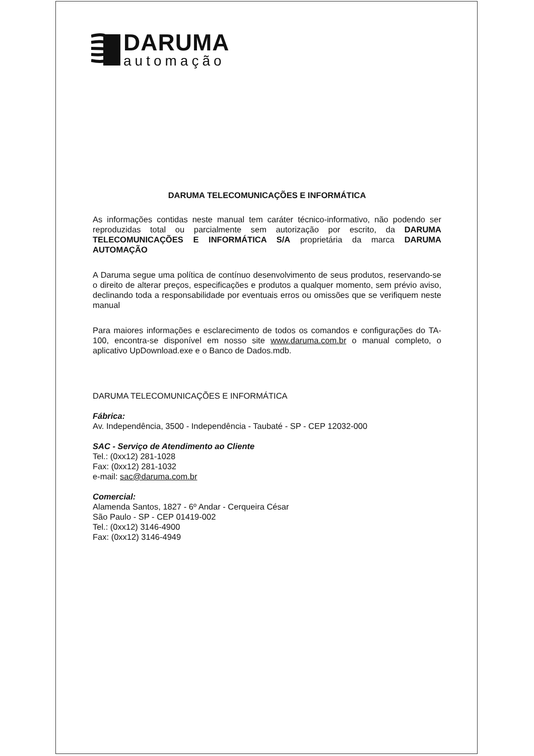DARUMA
automação
DARUMA TELECOMUNICAÇÕES E INFORMÁTICA
As informações contidas neste manual tem caráter técnico-informativo, não podendo ser reproduzidas total ou parcialmente sem autorização por escrito, da DARUMA TELECOMUNICAÇÕES E INFORMÁTICA S/A proprietária da marca DARUMA AUTOMAÇÃO
A Daruma segue uma política de contínuo desenvolvimento de seus produtos, reservando-se o direito de alterar preços, especificações e produtos a qualquer momento, sem prévio aviso, declinando toda a responsabilidade por eventuais erros ou omissões que se verifiquem neste manual
Para maiores informações e esclarecimento de todos os comandos e configurações do TA-100, encontra-se disponível em nosso site www.daruma.com.br o manual completo, o aplicativo UpDownload.exe e o Banco de Dados.mdb.
DARUMA TELECOMUNICAÇÕES E INFORMÁTICA
Fábrica:
Av. Independência, 3500 - Independência - Taubaté - SP - CEP 12032-000
SAC - Serviço de Atendimento ao Cliente
Tel.: (0xx12) 281-1028
Fax: (0xx12) 281-1032
e-mail: sac@daruma.com.br
Comercial:
Alamenda Santos, 1827 - 6º Andar - Cerqueira César
São Paulo - SP - CEP 01419-002
Tel.: (0xx12) 3146-4900
Fax: (0xx12) 3146-4949